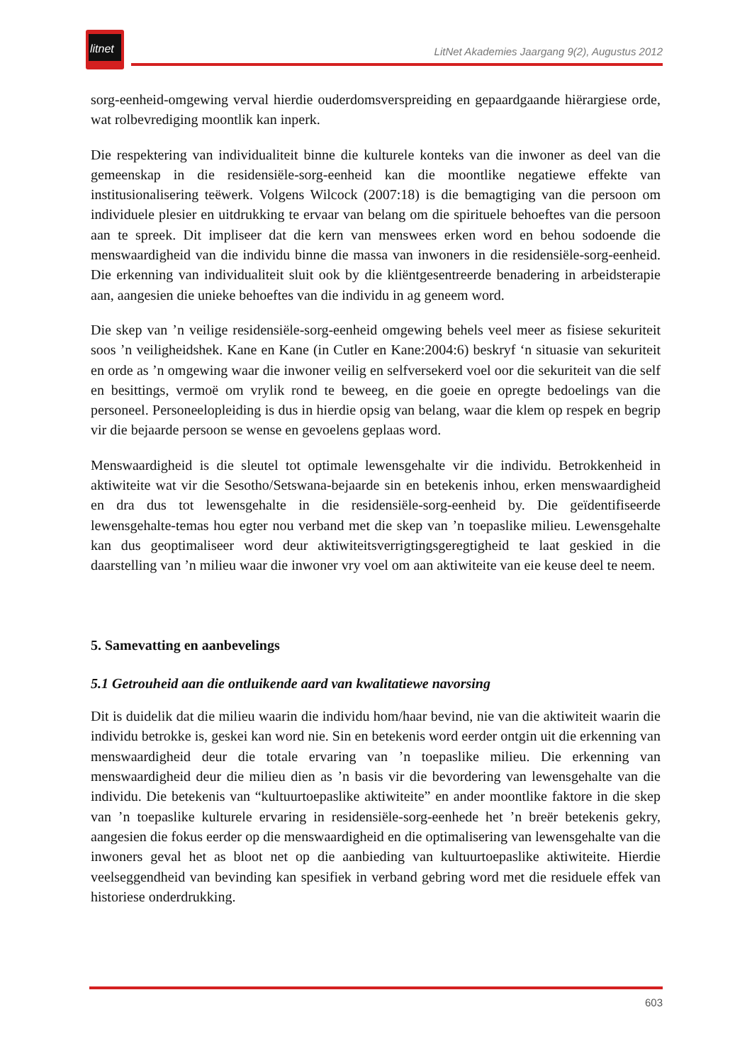litnet
LitNet Akademies Jaargang 9(2), Augustus 2012
sorg-eenheid-omgewing verval hierdie ouderdomsverspreiding en gepaardgaande hiërargiese orde, wat rolbevrediging moontlik kan inperk.
Die respektering van individualiteit binne die kulturele konteks van die inwoner as deel van die gemeenskap in die residensiële-sorg-eenheid kan die moontlike negatiewe effekte van institusionalisering teëwerk. Volgens Wilcock (2007:18) is die bemagtiging van die persoon om individuele plesier en uitdrukking te ervaar van belang om die spirituele behoeftes van die persoon aan te spreek. Dit impliseer dat die kern van menswees erken word en behou sodoende die menswaardigheid van die individu binne die massa van inwoners in die residensiële-sorg-eenheid. Die erkenning van individualiteit sluit ook by die kliëntgesentreerde benadering in arbeidsterapie aan, aangesien die unieke behoeftes van die individu in ag geneem word.
Die skep van ’n veilige residensiële-sorg-eenheid omgewing behels veel meer as fisiese sekuriteit soos ’n veiligheidshek. Kane en Kane (in Cutler en Kane:2004:6) beskryf ‘n situasie van sekuriteit en orde as ’n omgewing waar die inwoner veilig en selfversekerd voel oor die sekuriteit van die self en besittings, vermoë om vrylik rond te beweeg, en die goeie en opregte bedoelings van die personeel. Personeelopleiding is dus in hierdie opsig van belang, waar die klem op respek en begrip vir die bejaarde persoon se wense en gevoelens geplaas word.
Menswaardigheid is die sleutel tot optimale lewensgehalte vir die individu. Betrokkenheid in aktiwiteite wat vir die Sesotho/Setswana-bejaarde sin en betekenis inhou, erken menswaardigheid en dra dus tot lewensgehalte in die residensiële-sorg-eenheid by. Die geïdentifiseerde lewensgehalte-temas hou egter nou verband met die skep van ’n toepaslike milieu. Lewensgehalte kan dus geoptimaliseer word deur aktiwiteitsverrigtingsgeregtigheid te laat geskied in die daarstelling van ’n milieu waar die inwoner vry voel om aan aktiwiteite van eie keuse deel te neem.
5. Samevatting en aanbevelings
5.1 Getrouheid aan die ontluikende aard van kwalitatiewe navorsing
Dit is duidelik dat die milieu waarin die individu hom/haar bevind, nie van die aktiwiteit waarin die individu betrokke is, geskei kan word nie. Sin en betekenis word eerder ontgin uit die erkenning van menswaardigheid deur die totale ervaring van ’n toepaslike milieu. Die erkenning van menswaardigheid deur die milieu dien as ’n basis vir die bevordering van lewensgehalte van die individu. Die betekenis van “kultuurtoepaslike aktiwiteite” en ander moontlike faktore in die skep van ’n toepaslike kulturele ervaring in residensiële-sorg-eenhede het ’n breër betekenis gekry, aangesien die fokus eerder op die menswaardigheid en die optimalisering van lewensgehalte van die inwoners geval het as bloot net op die aanbieding van kultuurtoepaslike aktiwiteite. Hierdie veelseggendheid van bevinding kan spesifiek in verband gebring word met die residuele effek van historiese onderdrukking.
603